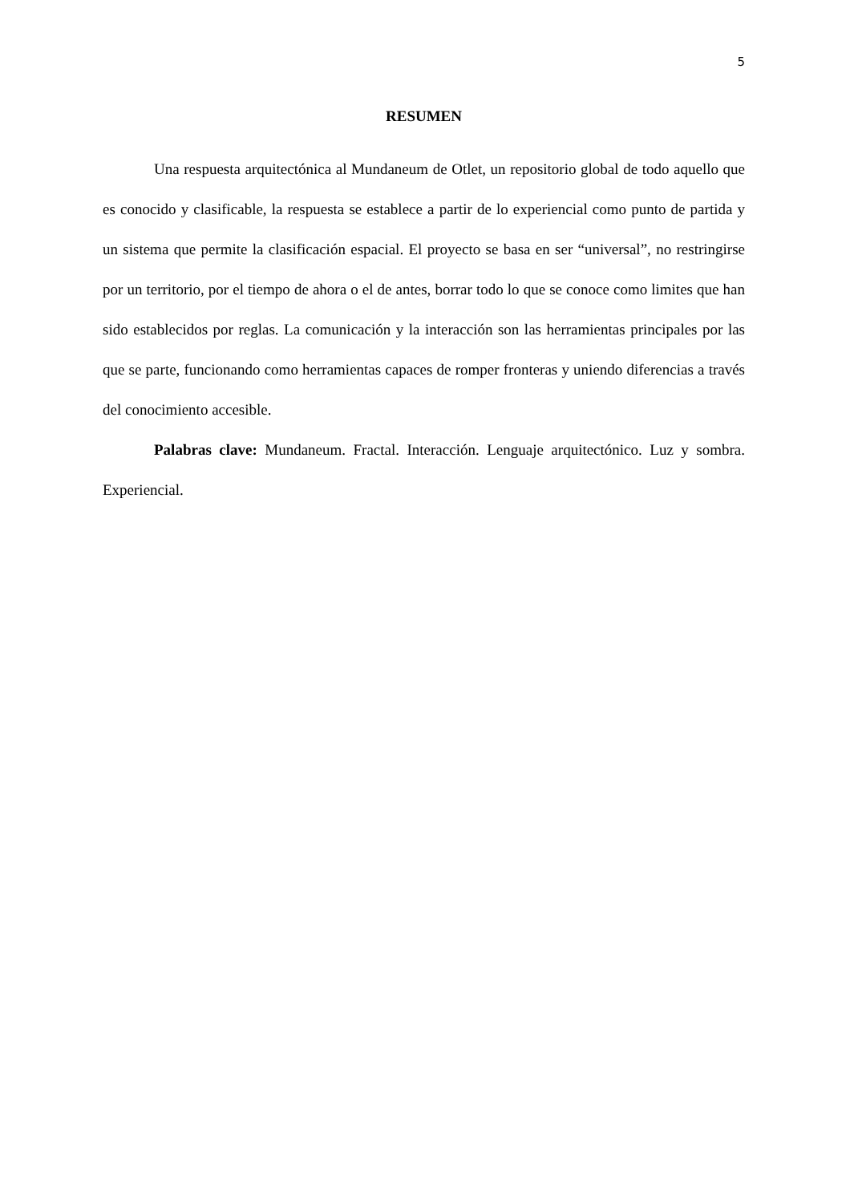5
RESUMEN
Una respuesta arquitectónica al Mundaneum de Otlet, un repositorio global de todo aquello que es conocido y clasificable, la respuesta se establece a partir de lo experiencial como punto de partida y un sistema que permite la clasificación espacial. El proyecto se basa en ser “universal”, no restringirse por un territorio, por el tiempo de ahora o el de antes, borrar todo lo que se conoce como limites que han sido establecidos por reglas. La comunicación y la interacción son las herramientas principales por las que se parte, funcionando como herramientas capaces de romper fronteras y uniendo diferencias a través del conocimiento accesible.
Palabras clave: Mundaneum. Fractal. Interacción. Lenguaje arquitectónico. Luz y sombra. Experiencial.